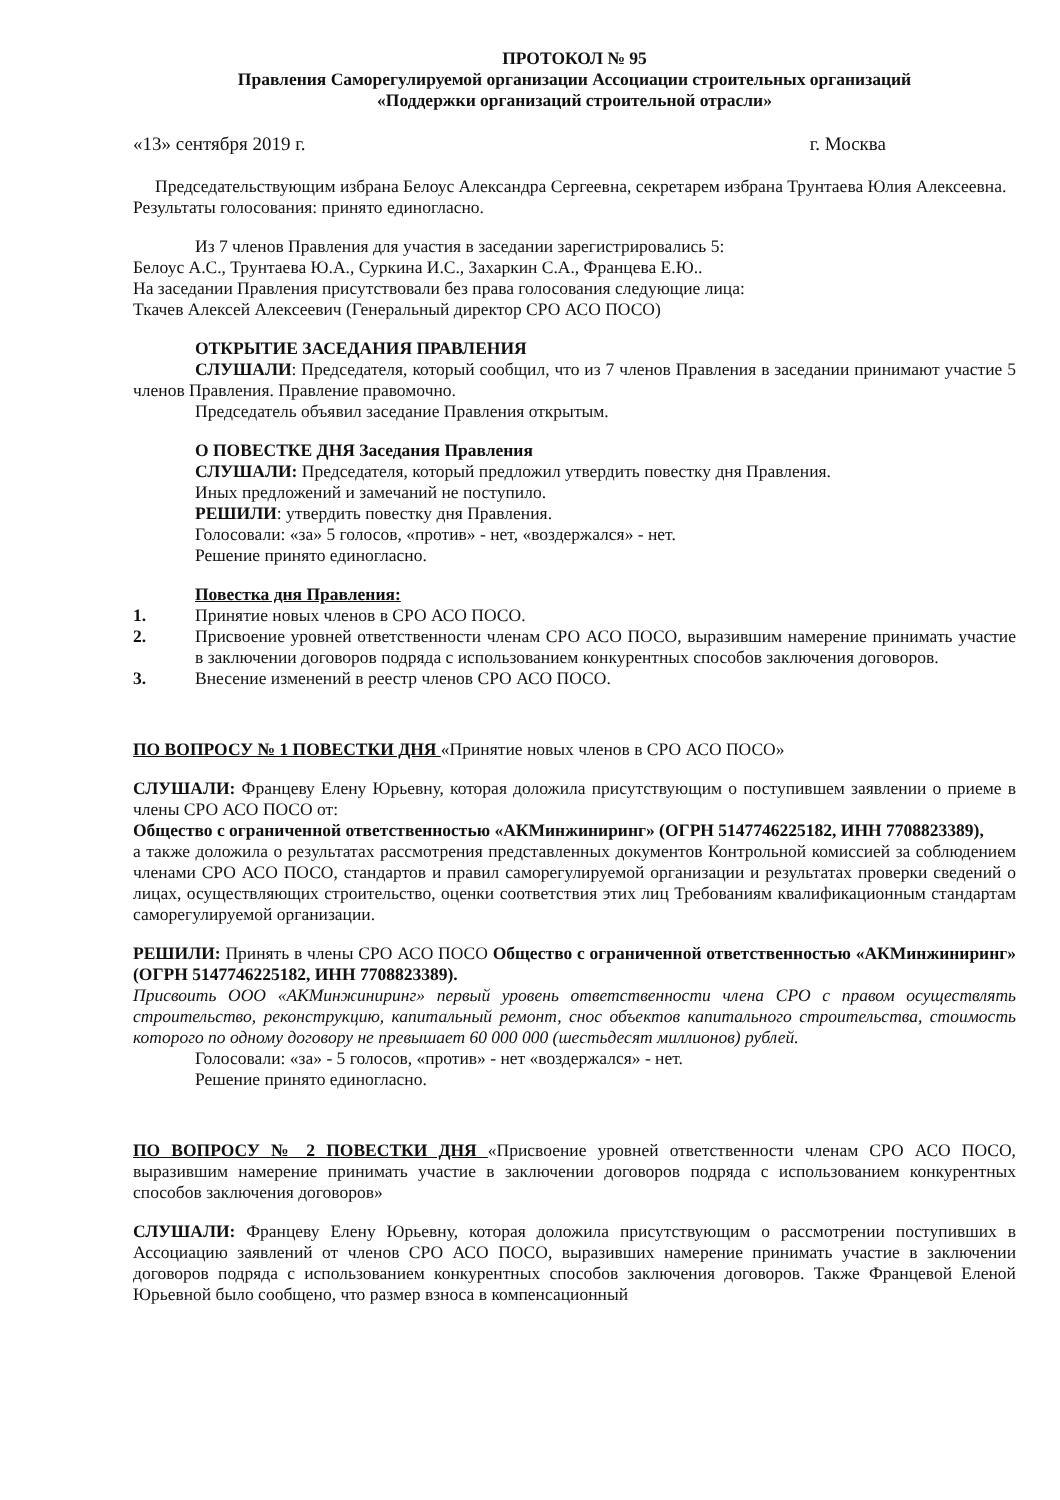ПРОТОКОЛ № 95
Правления Саморегулируемой организации Ассоциации строительных организаций
«Поддержки организаций строительной отрасли»
«13» сентября 2019 г. г. Москва
Председательствующим избрана Белоус Александра Сергеевна, секретарем избрана Трунтаева Юлия Алексеевна.
Результаты голосования: принято единогласно.
Из 7 членов Правления для участия в заседании зарегистрировались 5:
Белоус А.С., Трунтаева Ю.А., Суркина И.С., Захаркин С.А., Францева Е.Ю..
На заседании Правления присутствовали без права голосования следующие лица:
Ткачев Алексей Алексеевич (Генеральный директор СРО АСО ПОСО)
ОТКРЫТИЕ ЗАСЕДАНИЯ ПРАВЛЕНИЯ
СЛУШАЛИ: Председателя, который сообщил, что из 7 членов Правления в заседании принимают участие 5 членов Правления. Правление правомочно.
Председатель объявил заседание Правления открытым.
О ПОВЕСТКЕ ДНЯ Заседания Правления
СЛУШАЛИ: Председателя, который предложил утвердить повестку дня Правления.
Иных предложений и замечаний не поступило.
РЕШИЛИ: утвердить повестку дня Правления.
Голосовали: «за» 5 голосов, «против» - нет, «воздержался» - нет.
Решение принято единогласно.
Повестка дня Правления:
1. Принятие новых членов в СРО АСО ПОСО.
2. Присвоение уровней ответственности членам СРО АСО ПОСО, выразившим намерение принимать участие в заключении договоров подряда с использованием конкурентных способов заключения договоров.
3. Внесение изменений в реестр членов СРО АСО ПОСО.
ПО ВОПРОСУ № 1 ПОВЕСТКИ ДНЯ «Принятие новых членов в СРО АСО ПОСО»
СЛУШАЛИ: Францеву Елену Юрьевну, которая доложила присутствующим о поступившем заявлении о приеме в члены СРО АСО ПОСО от:
Общество с ограниченной ответственностью «АКМинжиниринг» (ОГРН 5147746225182, ИНН 7708823389),
а также доложила о результатах рассмотрения представленных документов Контрольной комиссией за соблюдением членами СРО АСО ПОСО, стандартов и правил саморегулируемой организации и результатах проверки сведений о лицах, осуществляющих строительство, оценки соответствия этих лиц Требованиям квалификационным стандартам саморегулируемой организации.
РЕШИЛИ: Принять в члены СРО АСО ПОСО Общество с ограниченной ответственностью «АКМинжиниринг» (ОГРН 5147746225182, ИНН 7708823389).
Присвоить ООО «АКМинжиниринг» первый уровень ответственности члена СРО с правом осуществлять строительство, реконструкцию, капитальный ремонт, снос объектов капитального строительства, стоимость которого по одному договору не превышает 60 000 000 (шестьдесят миллионов) рублей.
Голосовали: «за» - 5 голосов, «против» - нет «воздержался» - нет.
Решение принято единогласно.
ПО ВОПРОСУ № 2 ПОВЕСТКИ ДНЯ «Присвоение уровней ответственности членам СРО АСО ПОСО, выразившим намерение принимать участие в заключении договоров подряда с использованием конкурентных способов заключения договоров»
СЛУШАЛИ: Францеву Елену Юрьевну, которая доложила присутствующим о рассмотрении поступивших в Ассоциацию заявлений от членов СРО АСО ПОСО, выразивших намерение принимать участие в заключении договоров подряда с использованием конкурентных способов заключения договоров. Также Францевой Еленой Юрьевной было сообщено, что размер взноса в компенсационный